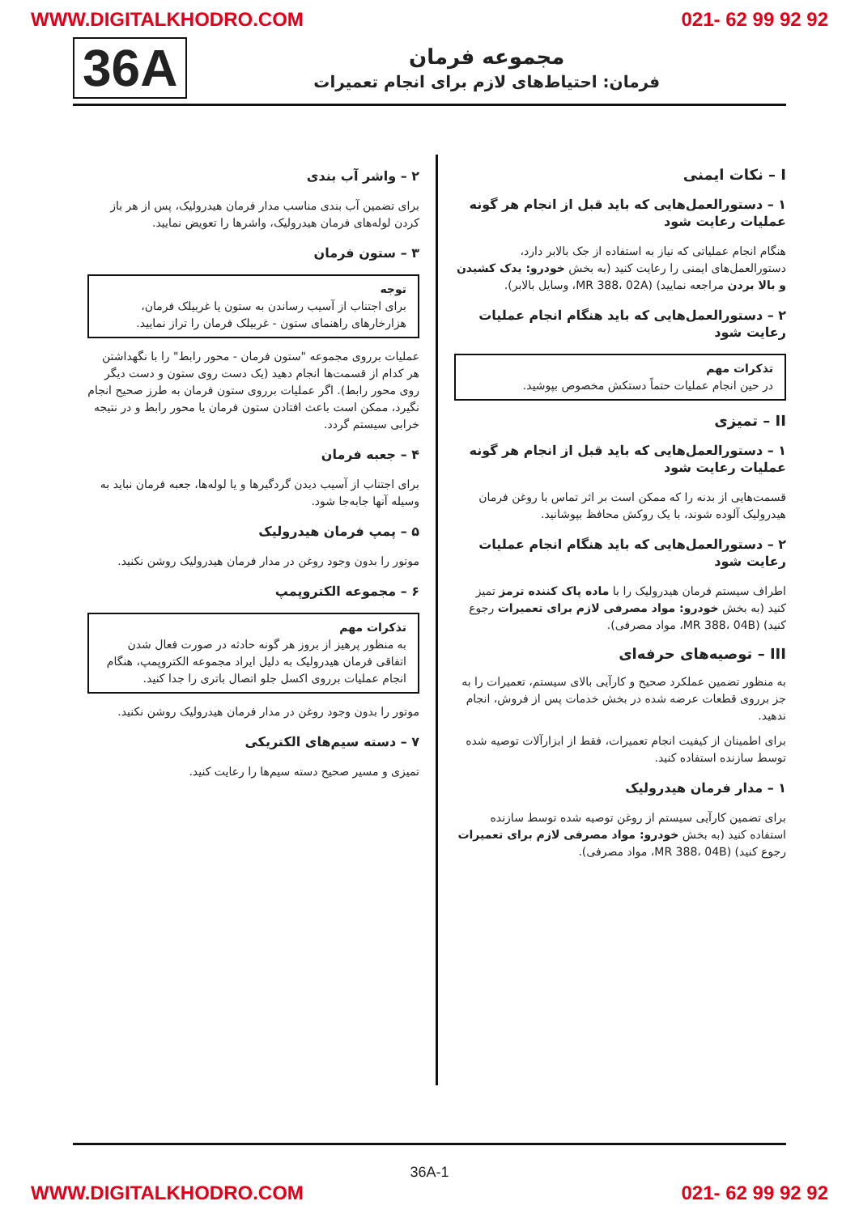WWW.DIGITALKHODRO.COM 021- 62 99 92 92
36A
مجموعه فرمان
فرمان: احتیاط‌های لازم برای انجام تعمیرات
I – نکات ایمنی
۱ – دستورالعمل‌هایی که باید قبل از انجام هر گونه عملیات رعایت شود
هنگام انجام عملیاتی که نیاز به استفاده از جک بالابر دارد، دستورالعمل‌های ایمنی را رعایت کنید (به بخش خودرو: یدک کشیدن و بالا بردن مراجعه نمایید) (MR 388، 02A، وسایل بالابر).
۲ – دستورالعمل‌هایی که باید هنگام انجام عملیات رعایت شود
تذکرات مهم
در حین انجام عملیات حتماً دستکش مخصوص بپوشید.
II – تمیزی
۱ – دستورالعمل‌هایی که باید قبل از انجام هر گونه عملیات رعایت شود
قسمت‌هایی از بدنه را که ممکن است بر اثر تماس با روغن فرمان هیدرولیک آلوده شوند، با یک روکش محافظ بپوشانید.
۲ – دستورالعمل‌هایی که باید هنگام انجام عملیات رعایت شود
اطراف سیستم فرمان هیدرولیک را با ماده پاک کننده ترمز تمیز کنید (به بخش خودرو: مواد مصرفی لازم برای تعمیرات رجوع کنید) (MR 388، 04B، مواد مصرفی).
III – توصیه‌های حرفه‌ای
به منظور تضمین عملکرد صحیح و کارآیی بالای سیستم، تعمیرات را به جز برروی قطعات عرضه شده در بخش خدمات پس از فروش، انجام ندهید.
برای اطمینان از کیفیت انجام تعمیرات، فقط از ابزارآلات توصیه شده توسط سازنده استفاده کنید.
۱ – مدار فرمان هیدرولیک
برای تضمین کارآیی سیستم از روغن توصیه شده توسط سازنده استفاده کنید (به بخش خودرو: مواد مصرفی لازم برای تعمیرات رجوع کنید) (MR 388، 04B، مواد مصرفی).
۲ – واشر آب بندی
برای تضمین آب بندی مناسب مدار فرمان هیدرولیک، پس از هر باز کردن لوله‌های فرمان هیدرولیک، واشرها را تعویض نمایید.
۳ – ستون فرمان
توجه
برای اجتناب از آسیب رساندن به ستون یا غربیلک فرمان، هزارخارهای راهنمای ستون - غربیلک فرمان را تراز نمایید.
عملیات برروی مجموعه "ستون فرمان - محور رابط" را با نگهداشتن هر کدام از قسمت‌ها انجام دهید (یک دست روی ستون و دست دیگر روی محور رابط). اگر عملیات برروی ستون فرمان به طرز صحیح انجام نگیرد، ممکن است باعث افتادن ستون فرمان یا محور رابط و در نتیجه خرابی سیستم گردد.
۴ – جعبه فرمان
برای اجتناب از آسیب دیدن گردگیرها و یا لوله‌ها، جعبه فرمان نباید به وسیله آنها جابه‌جا شود.
۵ – پمپ فرمان هیدرولیک
موتور را بدون وجود روغن در مدار فرمان هیدرولیک روشن نکنید.
۶ – مجموعه الکتروپمپ
تذکرات مهم
به منظور پرهیز از بروز هر گونه حادثه در صورت فعال شدن اتفاقی فرمان هیدرولیک به دلیل ایراد مجموعه الکتروپمپ، هنگام انجام عملیات برروی اکسل جلو اتصال باتری را جدا کنید.
موتور را بدون وجود روغن در مدار فرمان هیدرولیک روشن نکنید.
۷ – دسته سیم‌های الکتریکی
تمیزی و مسیر صحیح دسته سیم‌ها را رعایت کنید.
36A-1
WWW.DIGITALKHODRO.COM 021- 62 99 92 92